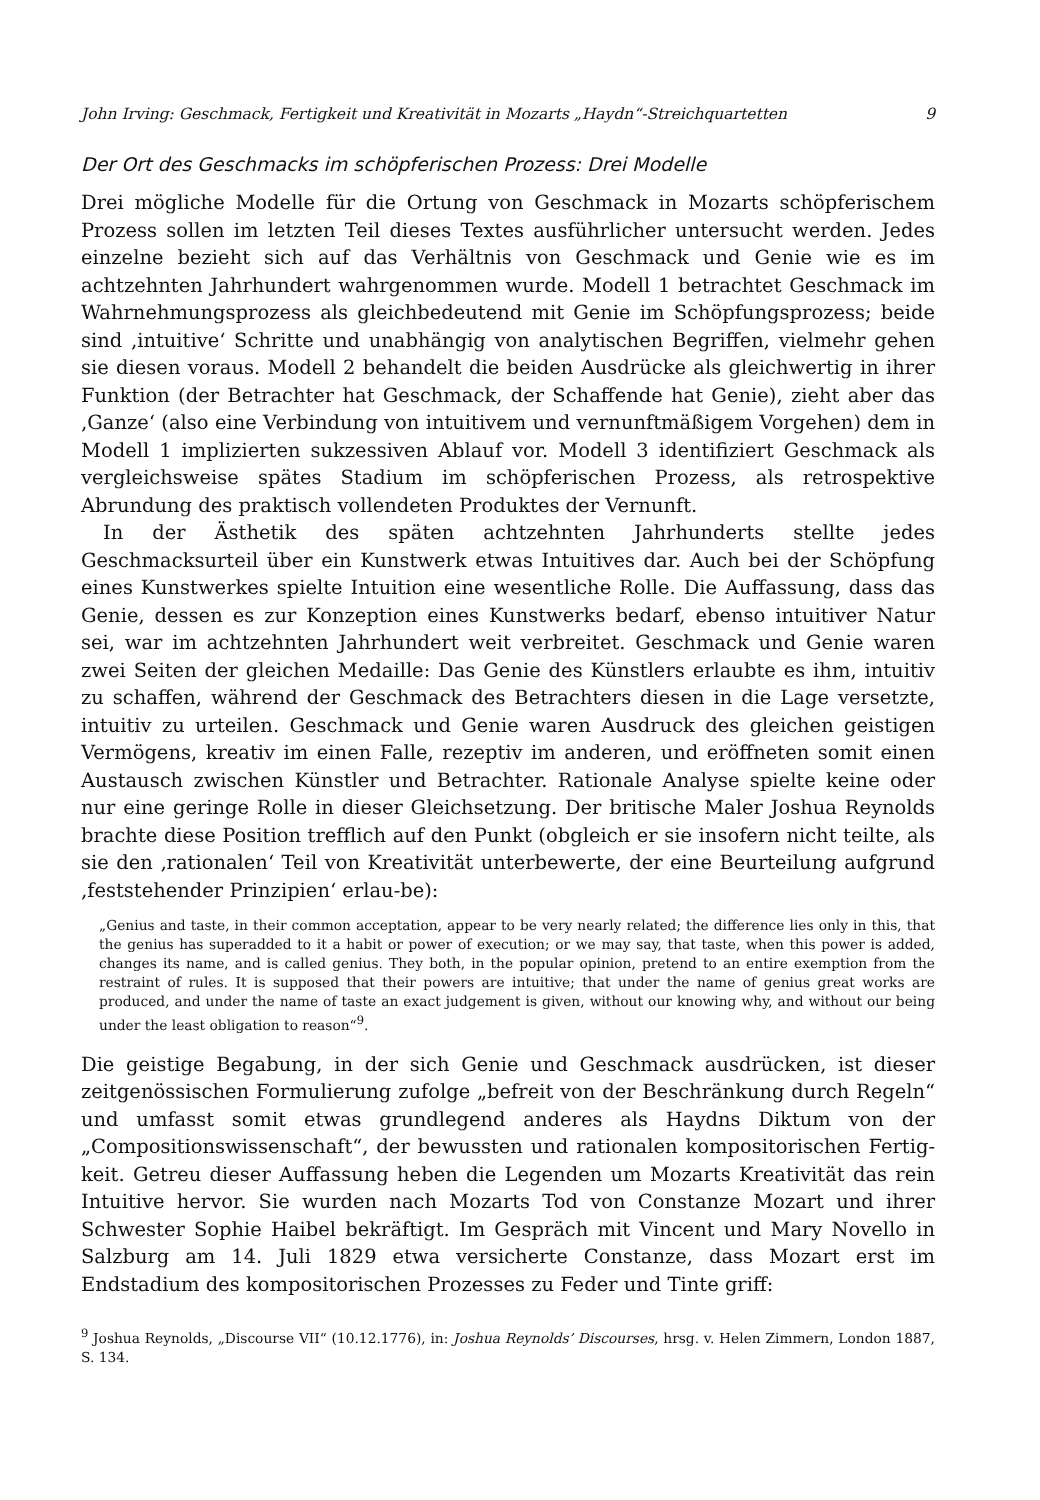John Irving: Geschmack, Fertigkeit und Kreativität in Mozarts „Haydn“-Streichquartetten 9
Der Ort des Geschmacks im schöpferischen Prozess: Drei Modelle
Drei mögliche Modelle für die Ortung von Geschmack in Mozarts schöpferischem Prozess sollen im letzten Teil dieses Textes ausführlicher untersucht werden. Jedes einzelne bezieht sich auf das Verhältnis von Geschmack und Genie wie es im achtzehnten Jahrhundert wahrgenommen wurde. Modell 1 betrachtet Geschmack im Wahrnehmungsprozess als gleichbedeutend mit Genie im Schöpfungsprozess; beide sind ‚intuitive‘ Schritte und unabhängig von analytischen Begriffen, vielmehr gehen sie diesen voraus. Modell 2 behandelt die beiden Ausdrücke als gleichwertig in ihrer Funktion (der Betrachter hat Geschmack, der Schaffende hat Genie), zieht aber das ‚Ganze‘ (also eine Verbindung von intuitivem und vernunftmäßigem Vorgehen) dem in Modell 1 implizierten sukzessiven Ablauf vor. Modell 3 identifiziert Geschmack als vergleichsweise spätes Stadium im schöpferischen Prozess, als retrospektive Abrundung des praktisch vollendeten Produktes der Vernunft.
In der Ästhetik des späten achtzehnten Jahrhunderts stellte jedes Geschmacksurteil über ein Kunstwerk etwas Intuitives dar. Auch bei der Schöpfung eines Kunstwerkes spielte Intuition eine wesentliche Rolle. Die Auffassung, dass das Genie, dessen es zur Konzeption eines Kunstwerks bedarf, ebenso intuitiver Natur sei, war im achtzehnten Jahrhundert weit verbreitet. Geschmack und Genie waren zwei Seiten der gleichen Medaille: Das Genie des Künstlers erlaubte es ihm, intuitiv zu schaffen, während der Geschmack des Betrachters diesen in die Lage versetzte, intuitiv zu urteilen. Geschmack und Genie waren Ausdruck des gleichen geistigen Vermögens, kreativ im einen Falle, rezeptiv im anderen, und eröffneten somit einen Austausch zwischen Künstler und Betrachter. Rationale Analyse spielte keine oder nur eine geringe Rolle in dieser Gleichsetzung. Der britische Maler Joshua Reynolds brachte diese Position trefflich auf den Punkt (obgleich er sie insofern nicht teilte, als sie den ‚rationalen‘ Teil von Kreativität unterbewerte, der eine Beurteilung aufgrund ‚feststehender Prinzipien‘ erlau-be):
„Genius and taste, in their common acceptation, appear to be very nearly related; the difference lies only in this, that the genius has superadded to it a habit or power of execution; or we may say, that taste, when this power is added, changes its name, and is called genius. They both, in the popular opinion, pretend to an entire exemption from the restraint of rules. It is supposed that their powers are intuitive; that under the name of genius great works are produced, and under the name of taste an exact judgement is given, without our knowing why, and without our being under the least obligation to reason“<sup>9</sup>.
Die geistige Begabung, in der sich Genie und Geschmack ausdrücken, ist dieser zeitgenössischen Formulierung zufolge „befreit von der Beschränkung durch Regeln“ und umfasst somit etwas grundlegend anderes als Haydns Diktum von der „Compositionswissenschaft“, der bewussten und rationalen kompositorischen Fertig-keit. Getreu dieser Auffassung heben die Legenden um Mozarts Kreativität das rein Intuitive hervor. Sie wurden nach Mozarts Tod von Constanze Mozart und ihrer Schwester Sophie Haibel bekräftigt. Im Gespräch mit Vincent und Mary Novello in Salzburg am 14. Juli 1829 etwa versicherte Constanze, dass Mozart erst im Endstadium des kompositorischen Prozesses zu Feder und Tinte griff:
<sup>9</sup> Joshua Reynolds, „Discourse VII“ (10.12.1776), in: Joshua Reynolds’ Discourses, hrsg. v. Helen Zimmern, London 1887, S. 134.